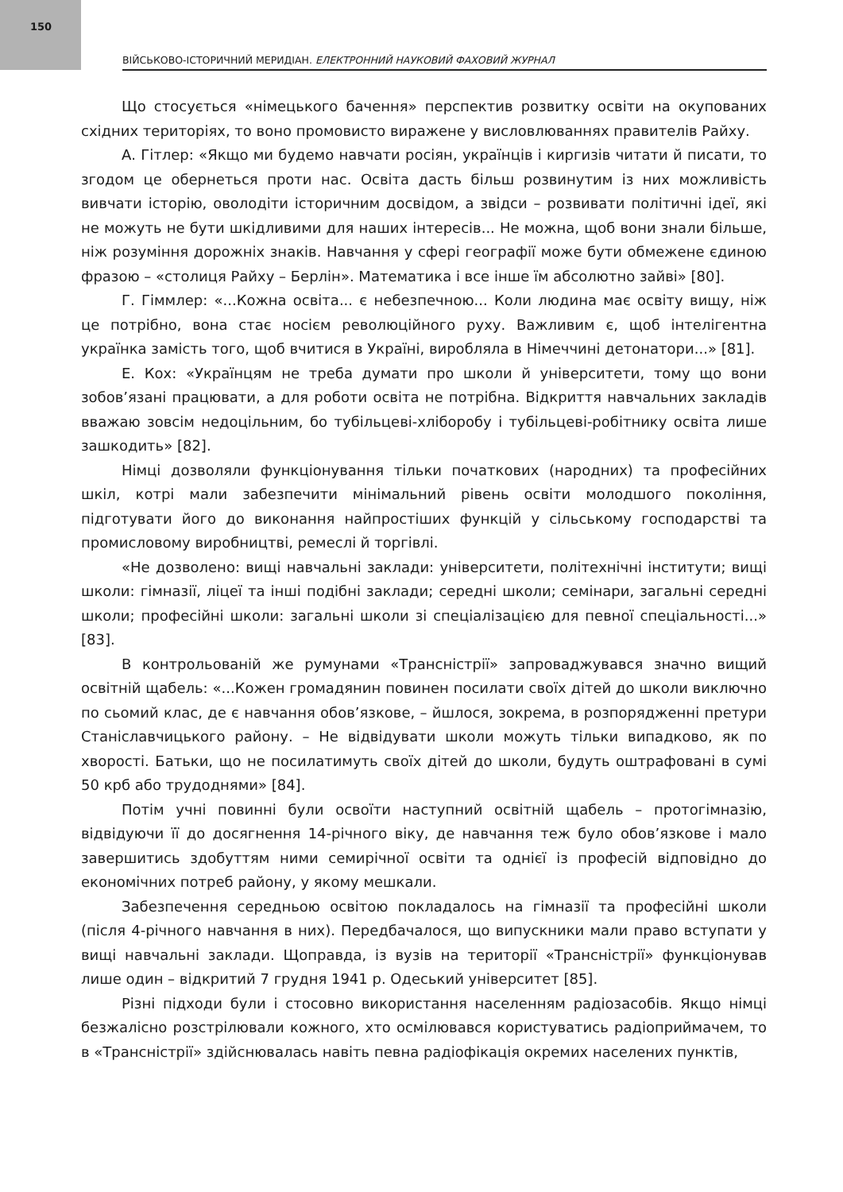150
ВІЙСЬКОВО-ІСТОРИЧНИЙ МЕРИДІАН. ЕЛЕКТРОННИЙ НАУКОВИЙ ФАХОВИЙ ЖУРНАЛ
Що стосується «німецького бачення» перспектив розвитку освіти на окупованих східних територіях, то воно промовисто виражене у висловлюваннях правителів Райху.
А. Гітлер: «Якщо ми будемо навчати росіян, українців і киргизів читати й писати, то згодом це обернеться проти нас. Освіта дасть більш розвинутим із них можливість вивчати історію, оволодіти історичним досвідом, а звідси – розвивати політичні ідеї, які не можуть не бути шкідливими для наших інтересів... Не можна, щоб вони знали більше, ніж розуміння дорожніх знаків. Навчання у сфері географії може бути обмежене єдиною фразою – «столиця Райху – Берлін». Математика і все інше їм абсолютно зайві» [80].
Г. Гіммлер: «...Кожна освіта... є небезпечною... Коли людина має освіту вищу, ніж це потрібно, вона стає носієм революційного руху. Важливим є, щоб інтелігентна українка замість того, щоб вчитися в Україні, виробляла в Німеччині детонатори...» [81].
Е. Кох: «Українцям не треба думати про школи й університети, тому що вони зобов’язані працювати, а для роботи освіта не потрібна. Відкриття навчальних закладів вважаю зовсім недоцільним, бо тубільцеві-хліборобу і тубільцеві-робітнику освіта лише зашкодить» [82].
Німці дозволяли функціонування тільки початкових (народних) та професійних шкіл, котрі мали забезпечити мінімальний рівень освіти молодшого покоління, підготувати його до виконання найпростіших функцій у сільському господарстві та промисловому виробництві, ремеслі й торгівлі.
«Не дозволено: вищі навчальні заклади: університети, політехнічні інститути; вищі школи: гімназії, ліцеї та інші подібні заклади; середні школи; семінари, загальні середні школи; професійні школи: загальні школи зі спеціалізацією для певної спеціальності...» [83].
В контрольованій же румунами «Трансністрії» запроваджувався значно вищий освітній щабель: «...Кожен громадянин повинен посилати своїх дітей до школи виключно по сьомий клас, де є навчання обов’язкове, – йшлося, зокрема, в розпорядженні претури Станіславчицького району. – Не відвідувати школи можуть тільки випадково, як по хворості. Батьки, що не посилатимуть своїх дітей до школи, будуть оштрафовані в сумі 50 крб або трудоднями» [84].
Потім учні повинні були освоїти наступний освітній щабель – протогімназію, відвідуючи її до досягнення 14-річного віку, де навчання теж було обов’язкове і мало завершитись здобуттям ними семирічної освіти та однієї із професій відповідно до економічних потреб району, у якому мешкали.
Забезпечення середньою освітою покладалось на гімназії та професійні школи (після 4-річного навчання в них). Передбачалося, що випускники мали право вступати у вищі навчальні заклади. Щоправда, із вузів на території «Трансністрії» функціонував лише один – відкритий 7 грудня 1941 р. Одеський університет [85].
Різні підходи були і стосовно використання населенням радіозасобів. Якщо німці безжалісно розстрілювали кожного, хто осмілювався користуватись радіоприймачем, то в «Трансністрії» здійснювалась навіть певна радіофікація окремих населених пунктів,